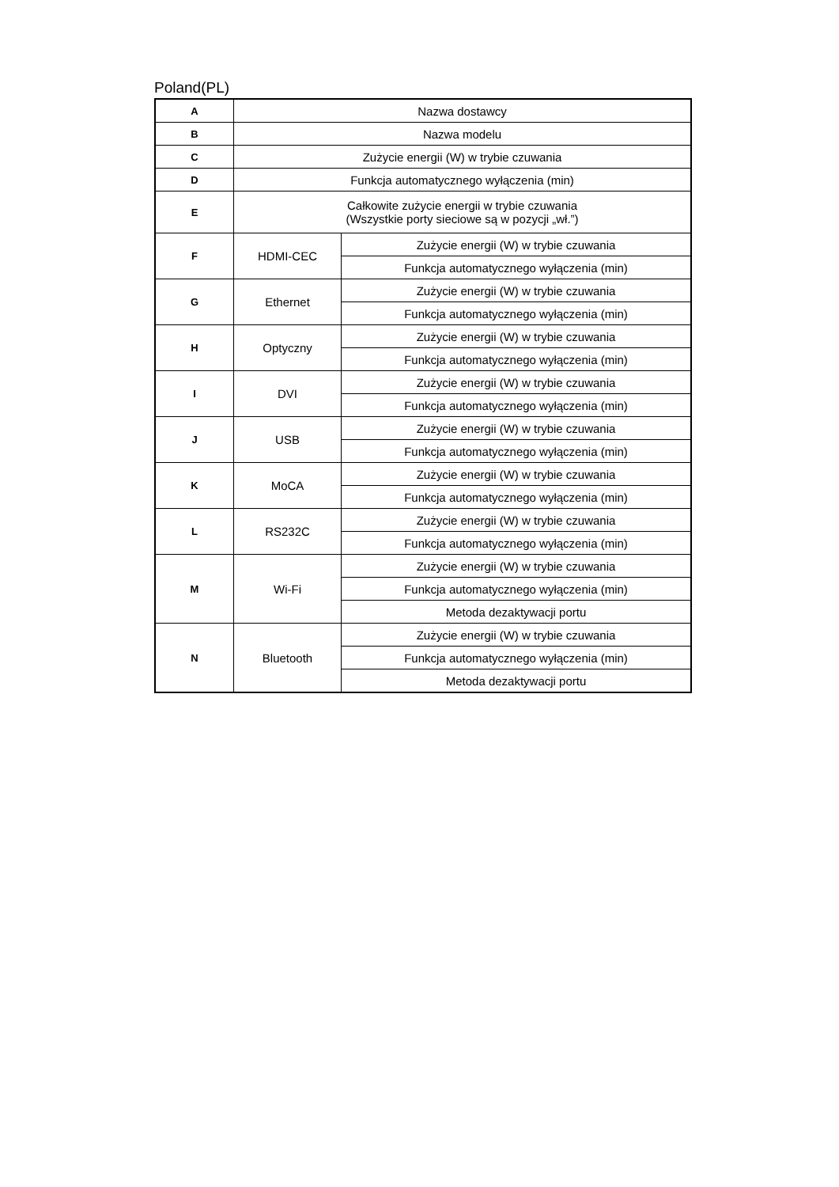Poland(PL)
| A | Nazwa dostawcy | |
| B | Nazwa modelu | |
| C | Zużycie energii (W) w trybie czuwania | |
| D | Funkcja automatycznego wyłączenia (min) | |
| E | Całkowite zużycie energii w trybie czuwania (Wszystkie porty sieciowe są w pozycji „wł.”) | |
| F | HDMI-CEC | Zużycie energii (W) w trybie czuwania |
| | | Funkcja automatycznego wyłączenia (min) |
| G | Ethernet | Zużycie energii (W) w trybie czuwania |
| | | Funkcja automatycznego wyłączenia (min) |
| H | Optyczny | Zużycie energii (W) w trybie czuwania |
| | | Funkcja automatycznego wyłączenia (min) |
| I | DVI | Zużycie energii (W) w trybie czuwania |
| | | Funkcja automatycznego wyłączenia (min) |
| J | USB | Zużycie energii (W) w trybie czuwania |
| | | Funkcja automatycznego wyłączenia (min) |
| K | MoCA | Zużycie energii (W) w trybie czuwania |
| | | Funkcja automatycznego wyłączenia (min) |
| L | RS232C | Zużycie energii (W) w trybie czuwania |
| | | Funkcja automatycznego wyłączenia (min) |
| M | Wi-Fi | Zużycie energii (W) w trybie czuwania |
| | | Funkcja automatycznego wyłączenia (min) |
| | | Metoda dezaktywacji portu |
| N | Bluetooth | Zużycie energii (W) w trybie czuwania |
| | | Funkcja automatycznego wyłączenia (min) |
| | | Metoda dezaktywacji portu |